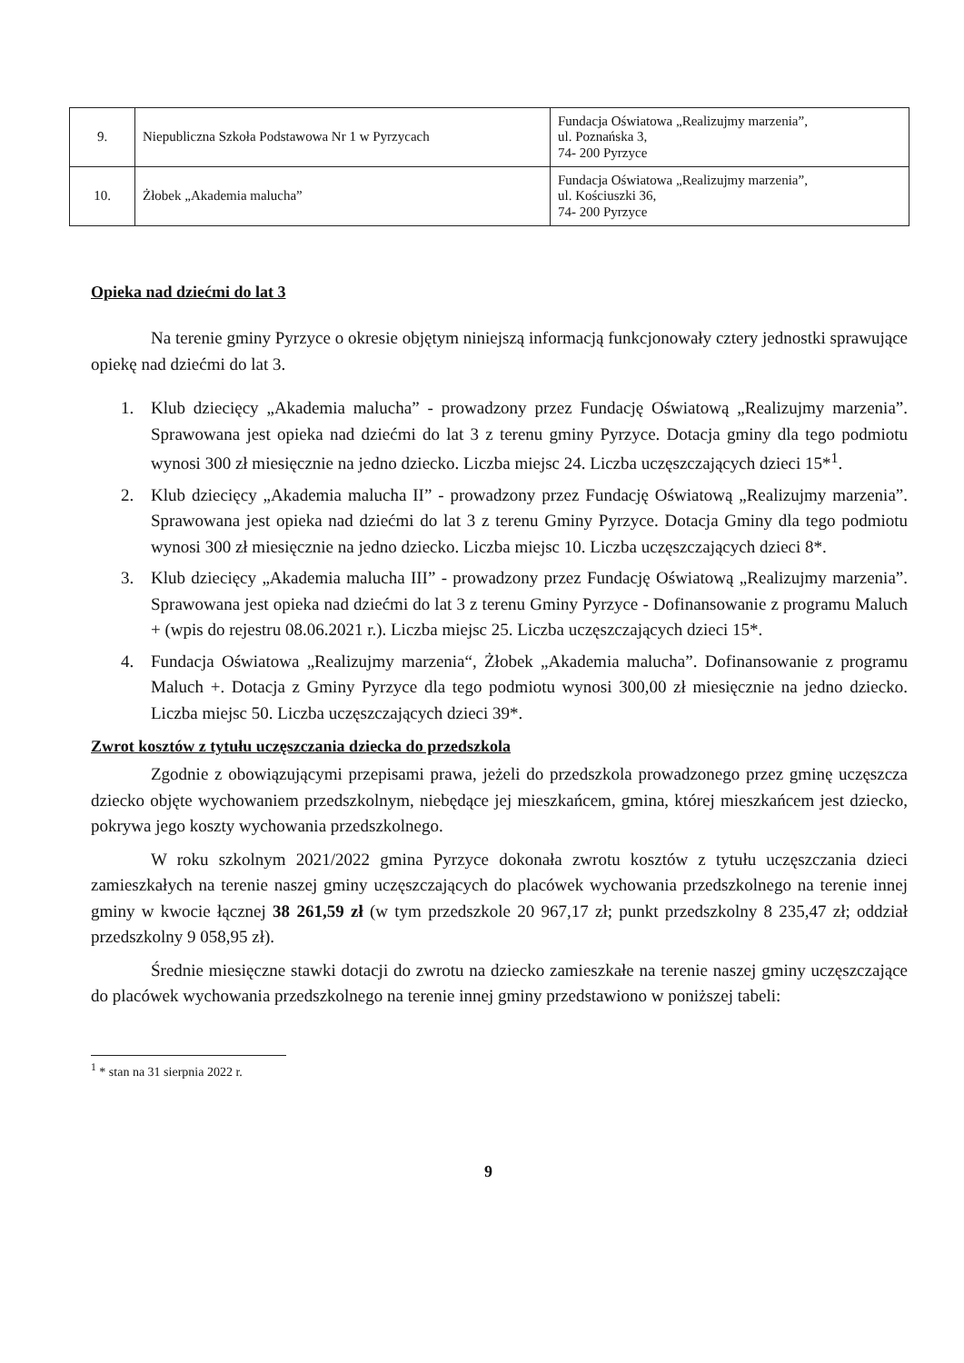| 9. | Niepubliczna Szkoła Podstawowa Nr 1 w Pyrzycach | Fundacja Oświatowa „Realizujmy marzenia”, ul. Poznańska 3, 74- 200 Pyrzyce |
| 10. | Żłobek „Akademia malucha” | Fundacja Oświatowa „Realizujmy marzenia”, ul. Kościuszki 36, 74- 200 Pyrzyce |
Opieka nad dziećmi do lat 3
Na terenie gminy Pyrzyce o okresie objętym niniejszą informacją funkcjonowały cztery jednostki sprawujące opiekę nad dziećmi do lat 3.
1. Klub dziecięcy „Akademia malucha” - prowadzony przez Fundację Oświatową „Realizujmy marzenia”. Sprawowana jest opieka nad dziećmi do lat 3 z terenu gminy Pyrzyce. Dotacja gminy dla tego podmiotu wynosi 300 zł miesięcznie na jedno dziecko. Liczba miejsc 24. Liczba uczęszczających dzieci 15*<sup>1</sup>.
2. Klub dziecięcy „Akademia malucha II” - prowadzony przez Fundację Oświatową „Realizujmy marzenia”. Sprawowana jest opieka nad dziećmi do lat 3 z terenu Gminy Pyrzyce. Dotacja Gminy dla tego podmiotu wynosi 300 zł miesięcznie na jedno dziecko. Liczba miejsc 10. Liczba uczęszczających dzieci 8*.
3. Klub dziecięcy „Akademia malucha III” - prowadzony przez Fundację Oświatową „Realizujmy marzenia”. Sprawowana jest opieka nad dziećmi do lat 3 z terenu Gminy Pyrzyce - Dofinansowanie z programu Maluch + (wpis do rejestru 08.06.2021 r.). Liczba miejsc 25. Liczba uczęszczających dzieci 15*.
4. Fundacja Oświatowa „Realizujmy marzenia“, Żłobek „Akademia malucha”. Dofinansowanie z programu Maluch +. Dotacja z Gminy Pyrzyce dla tego podmiotu wynosi 300,00 zł miesięcznie na jedno dziecko. Liczba miejsc 50. Liczba uczęszczających dzieci 39*.
Zwrot kosztów z tytułu uczęszczania dziecka do przedszkola
Zgodnie z obowiązującymi przepisami prawa, jeżeli do przedszkola prowadzonego przez gminę uczęszcza dziecko objęte wychowaniem przedszkolnym, niebędące jej mieszkańcem, gmina, której mieszkańcem jest dziecko, pokrywa jego koszty wychowania przedszkolnego.
W roku szkolnym 2021/2022 gmina Pyrzyce dokonała zwrotu kosztów z tytułu uczęszczania dzieci zamieszkałych na terenie naszej gminy uczęszczających do placówek wychowania przedszkolnego na terenie innej gminy w kwocie łącznej 38 261,59 zł (w tym przedszkole 20 967,17 zł; punkt przedszkolny 8 235,47 zł; oddział przedszkolny 9 058,95 zł).
Średnie miesięczne stawki dotacji do zwrotu na dziecko zamieszkałe na terenie naszej gminy uczęszczające do placówek wychowania przedszkolnego na terenie innej gminy przedstawiono w poniższej tabeli:
<sup>1</sup> * stan na 31 sierpnia 2022 r.
9